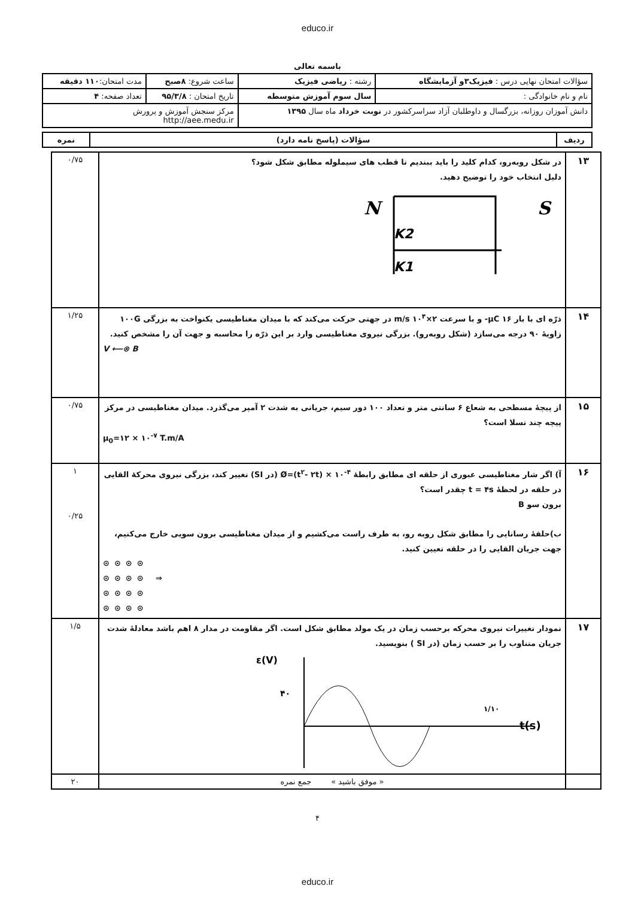educo.ir
باسمه تعالی
| سؤالات امتحان نهایی درس : فیزیک۳و آزمایشگاه | رشته : ریاضی فیزیک | ساعت شروع: ۸صبح | مدت امتحان: ۱۱۰ دقیقه |
| نام و نام خانوادگی : | سال سوم آموزش متوسطه | تاریخ امتحان : ۹۵/۳/۸ | تعداد صفحه: ۴ |
| دانش آموزان روزانه، بزرگسال و داوطلبان آزاد سراسرکشور در نوبت خرداد ماه سال ۱۳۹۵ | | مرکز سنجش آموزش و پرورش http://aee.medu.ir | |
| ردیف | سؤالات (پاسخ نامه دارد) | نمره |
| --- | --- | --- |
| ۱۳ | در شکل روبه‌رو، کدام کلید را باید ببندیم تا قطب های سیملوله مطابق شکل شود؟ دلیل انتخاب خود را توضیح دهید. N S K2 K1 | ۰/۷۵ |
| ۱۴ | ذرّه ای با بار μC ۱۶- و با سرعت ۲×۱۰<sup>۴</sup> m/s در جهتی حرکت می‌کند که با میدان مغناطیسی یکنواخت به بزرگی ۱۰۰G زاویهٔ ۹۰ درجه می‌سازد (شکل روبه‌رو). بزرگی نیروی مغناطیسی وارد بر این ذرّه را محاسبه و جهت آن را مشخص کنید. V ⟵⊗ B | ۱/۲۵ |
| ۱۵ | از پیچهٔ مسطحی به شعاع ۶ سانتی متر و تعداد ۱۰۰ دور سیم، جریانی به شدت ۲ آمپر می‌گذرد. میدان مغناطیسی در مرکز پیچه چند تسلا است؟ μ<sub>0</sub>=۱۲ × ۱۰<sup>-۷</sup> T.m/A | ۰/۷۵ |
| ۱۶ | آ) اگر شار مغناطیسی عبوری از حلقه ای مطابق رابطهٔ Ø=(t<sup>۲</sup>- ۲t) × ۱۰<sup>-۴</sup> (در SI) تغییر کند، بزرگی نیروی محرکهٔ القایی در حلقه در لحظهٔ t = ۴s چقدر است؟ برون سو B ب)حلقهٔ رسانایی را مطابق شکل روبه رو، به طرف راست می‌کشیم و از میدان مغناطیسی برون سویی خارج می‌کنیم، جهت جریان القایی را در حلقه تعیین کنید. ⊙⊙⊙⊙ ⊙⊙⊙⊙ ⇒ ⊙⊙⊙⊙ ⊙⊙⊙⊙ | ۱ ۰/۲۵ |
| ۱۷ | نمودار تغییرات نیروی محرکه برحسب زمان در یک مولد مطابق شکل است. اگر مقاومت در مدار ۸ اهم باشد معادلهٔ شدت جریان متناوب را بر حسب زمان (در SI ) بنویسید. ε(V) ۴۰ ۱/۱۰ t(s) | ۱/۵ |
| | « موفق باشید » جمع نمره | ۲۰ |
۴
educo.ir